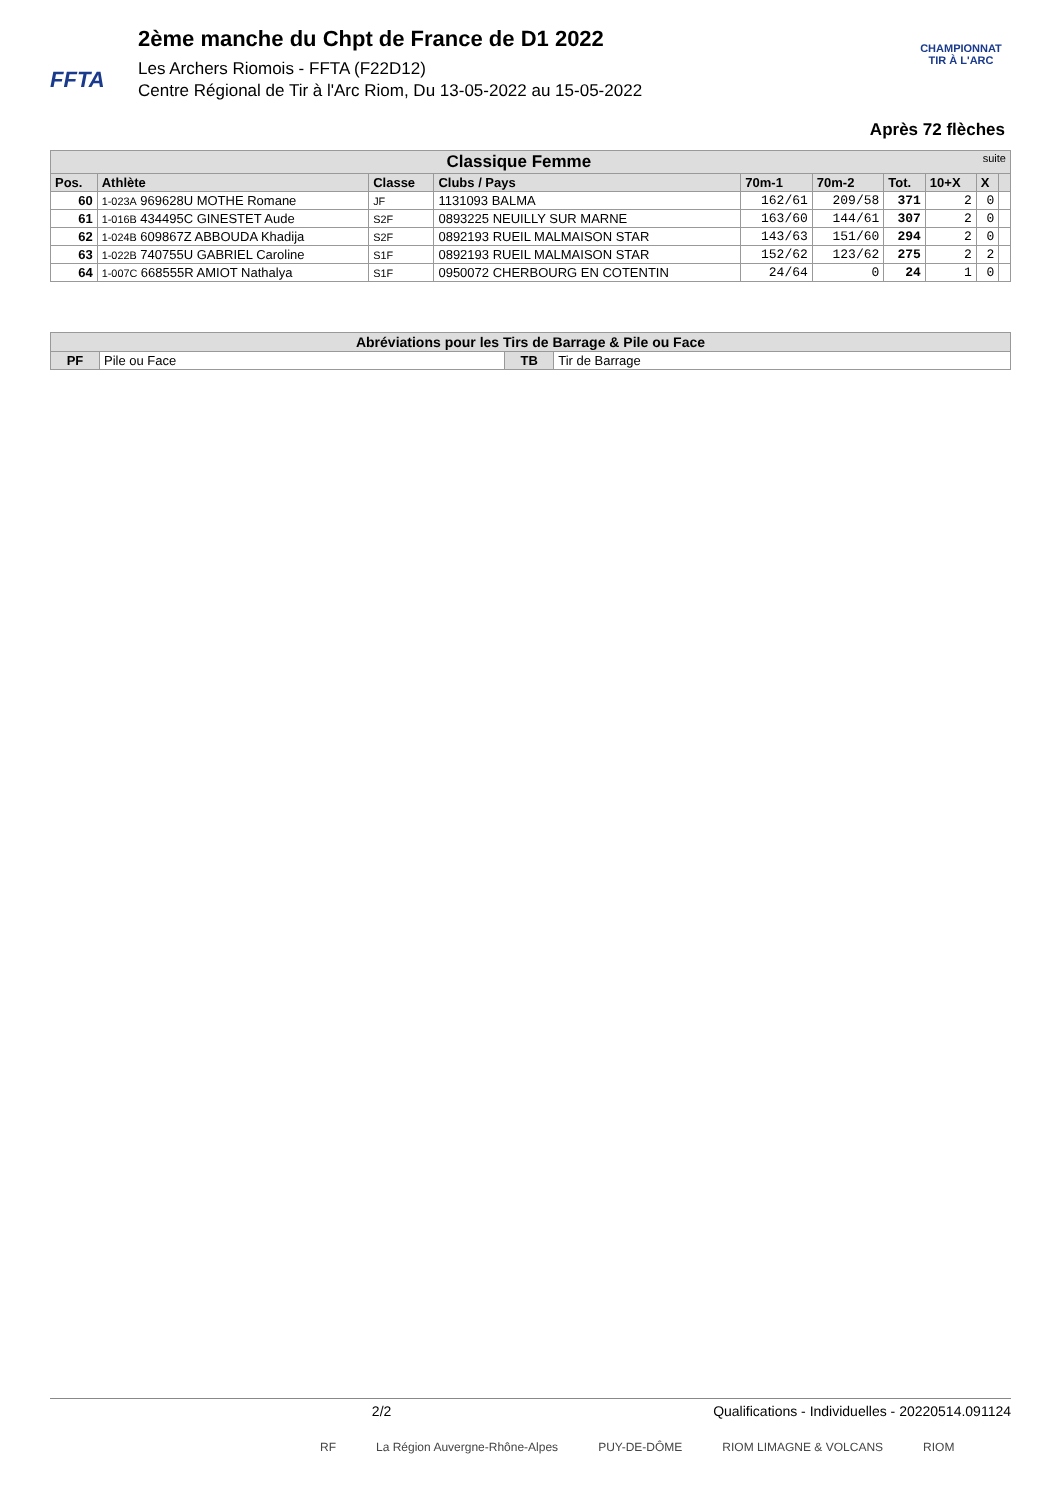FFTA
2ème manche du Chpt de France de D1 2022
Les Archers Riomois - FFTA (F22D12)
Centre Régional de Tir à l'Arc Riom, Du 13-05-2022 au 15-05-2022
CHAMPIONNAT
TIR À L'ARC
Après 72 flèches
| Classique Femme suite | | | | | | | | | |
| --- | --- | --- | --- | --- | --- | --- | --- | --- | --- |
| Pos. | Athlète | Classe | Clubs / Pays | 70m-1 | 70m-2 | Tot. | 10+X | X | |
| 60 | 1-023A 969628U MOTHE Romane | JF | 1131093 BALMA | 162/61 | 209/58 | 371 | 2 | 0 | |
| 61 | 1-016B 434495C GINESTET Aude | S2F | 0893225 NEUILLY SUR MARNE | 163/60 | 144/61 | 307 | 2 | 0 | |
| 62 | 1-024B 609867Z ABBOUDA Khadija | S2F | 0892193 RUEIL MALMAISON STAR | 143/63 | 151/60 | 294 | 2 | 0 | |
| 63 | 1-022B 740755U GABRIEL Caroline | S1F | 0892193 RUEIL MALMAISON STAR | 152/62 | 123/62 | 275 | 2 | 2 | |
| 64 | 1-007C 668555R AMIOT Nathalya | S1F | 0950072 CHERBOURG EN COTENTIN | 24/64 | 0 | 24 | 1 | 0 | |
| Abréviations pour les Tirs de Barrage & Pile ou Face | | | |
| --- | --- | --- | --- |
| PF | Pile ou Face | TB | Tir de Barrage |
2/2 Qualifications - Individuelles - 20220514.091124
RF La Région Auvergne-Rhône-Alpes PUY-DE-DÔME RIOM LIMAGNE & VOLCANS RIOM